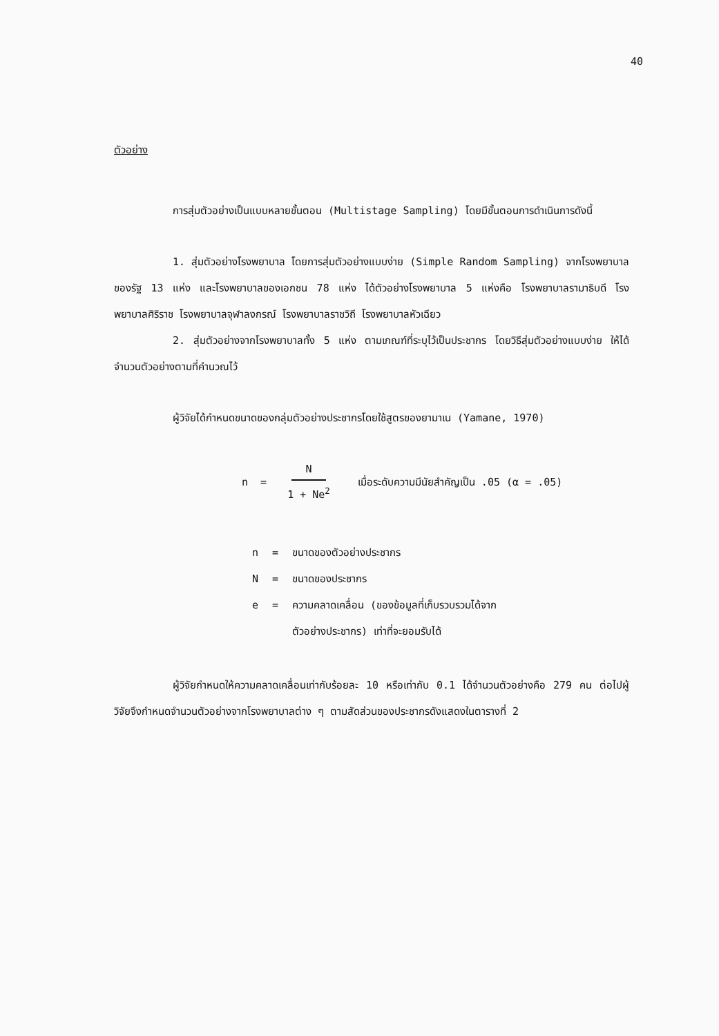40
ตัวอย่าง
การสุ่มตัวอย่างเป็นแบบหลายขั้นตอน (Multistage Sampling) โดยมีขั้นตอนการดำเนินการดังนี้
1. สุ่มตัวอย่างโรงพยาบาล โดยการสุ่มตัวอย่างแบบง่าย (Simple Random Sampling) จากโรงพยาบาลของรัฐ 13 แห่ง และโรงพยาบาลของเอกชน 78 แห่ง ได้ตัวอย่างโรงพยาบาล 5 แห่งคือ โรงพยาบาลรามาธิบดี โรงพยาบาลศิริราช โรงพยาบาลจุฬาลงกรณ์ โรงพยาบาลราชวิถี โรงพยาบาลหัวเฉียว
2. สุ่มตัวอย่างจากโรงพยาบาลทั้ง 5 แห่ง ตามเกณฑ์ที่ระบุไว้เป็นประชากร โดยวิธีสุ่มตัวอย่างแบบง่าย ให้ได้จำนวนตัวอย่างตามที่คำนวณไว้
ผู้วิจัยได้กำหนดขนาดของกลุ่มตัวอย่างประชากรโดยใช้สูตรของยามาเน (Yamane, 1970)
n = N 1 + Ne<sup>2</sup> เมื่อระดับความมีนัยสำคัญเป็น .05 (α = .05)
| n | = | ขนาดของตัวอย่างประชากร |
| N | = | ขนาดของประชากร |
| e | = | ความคลาดเคลื่อน (ของข้อมูลที่เก็บรวบรวมได้จาก ตัวอย่างประชากร) เท่าที่จะยอมรับได้ |
ผู้วิจัยกำหนดให้ความคลาดเคลื่อนเท่ากับร้อยละ 10 หรือเท่ากับ 0.1 ได้จำนวนตัวอย่างคือ 279 คน ต่อไปผู้วิจัยจึงกำหนดจำนวนตัวอย่างจากโรงพยาบาลต่าง ๆ ตามสัดส่วนของประชากรดังแสดงในตารางที่ 2